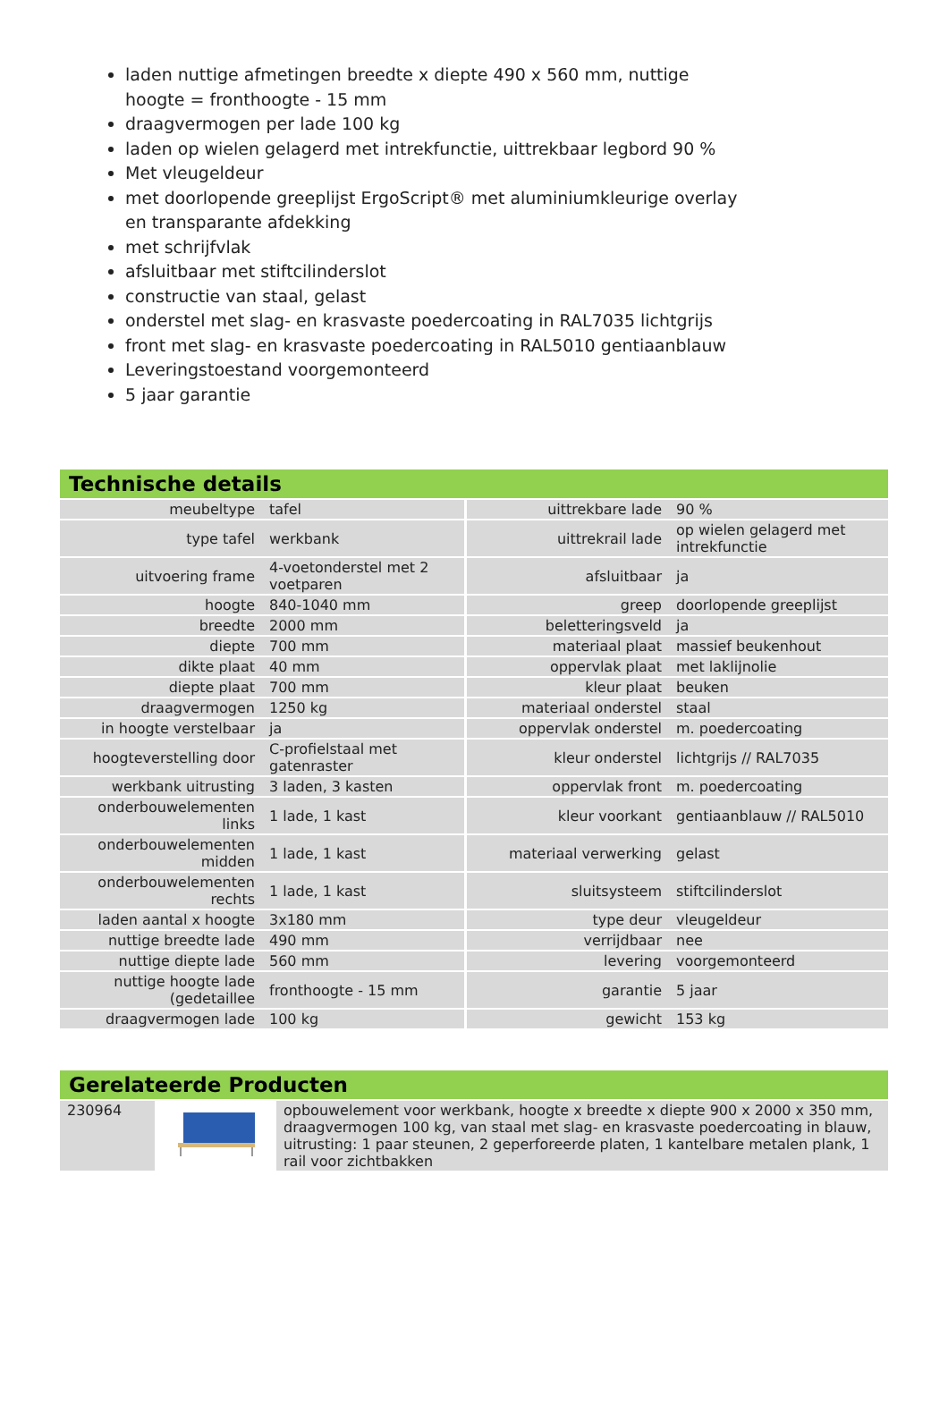laden nuttige afmetingen breedte x diepte 490 x 560 mm, nuttige hoogte = fronthoogte - 15 mm
draagvermogen per lade 100 kg
laden op wielen gelagerd met intrekfunctie, uittrekbaar legbord 90 %
Met vleugeldeur
met doorlopende greeplijst ErgoScript® met aluminiumkleurige overlay en transparante afdekking
met schrijfvlak
afsluitbaar met stiftcilinderslot
constructie van staal, gelast
onderstel met slag- en krasvaste poedercoating in RAL7035 lichtgrijs
front met slag- en krasvaste poedercoating in RAL5010 gentiaanblauw
Leveringstoestand voorgemonteerd
5 jaar garantie
Technische details
| meubeltype | tafel | uittrekbare lade | 90 % |
| type tafel | werkbank | uittrekrail lade | op wielen gelagerd met intrekfunctie |
| uitvoering frame | 4-voetonderstel met 2 voetparen | afsluitbaar | ja |
| hoogte | 840-1040 mm | greep | doorlopende greeplijst |
| breedte | 2000 mm | beletteringsveld | ja |
| diepte | 700 mm | materiaal plaat | massief beukenhout |
| dikte plaat | 40 mm | oppervlak plaat | met laklijnolie |
| diepte plaat | 700 mm | kleur plaat | beuken |
| draagvermogen | 1250 kg | materiaal onderstel | staal |
| in hoogte verstelbaar | ja | oppervlak onderstel | m. poedercoating |
| hoogteverstelling door | C-profielstaal met gatenraster | kleur onderstel | lichtgrijs // RAL7035 |
| werkbank uitrusting | 3 laden, 3 kasten | oppervlak front | m. poedercoating |
| onderbouwelementen links | 1 lade, 1 kast | kleur voorkant | gentiaanblauw // RAL5010 |
| onderbouwelementen midden | 1 lade, 1 kast | materiaal verwerking | gelast |
| onderbouwelementen rechts | 1 lade, 1 kast | sluitsysteem | stiftcilinderslot |
| laden aantal x hoogte | 3x180 mm | type deur | vleugeldeur |
| nuttige breedte lade | 490 mm | verrijdbaar | nee |
| nuttige diepte lade | 560 mm | levering | voorgemonteerd |
| nuttige hoogte lade (gedetaillee | fronthoogte - 15 mm | garantie | 5 jaar |
| draagvermogen lade | 100 kg | gewicht | 153 kg |
Gerelateerde Producten
| 230964 | | opbouwelement voor werkbank, hoogte x breedte x diepte 900 x 2000 x 350 mm, draagvermogen 100 kg, van staal met slag- en krasvaste poedercoating in blauw, uitrusting: 1 paar steunen, 2 geperforeerde platen, 1 kantelbare metalen plank, 1 rail voor zichtbakken |